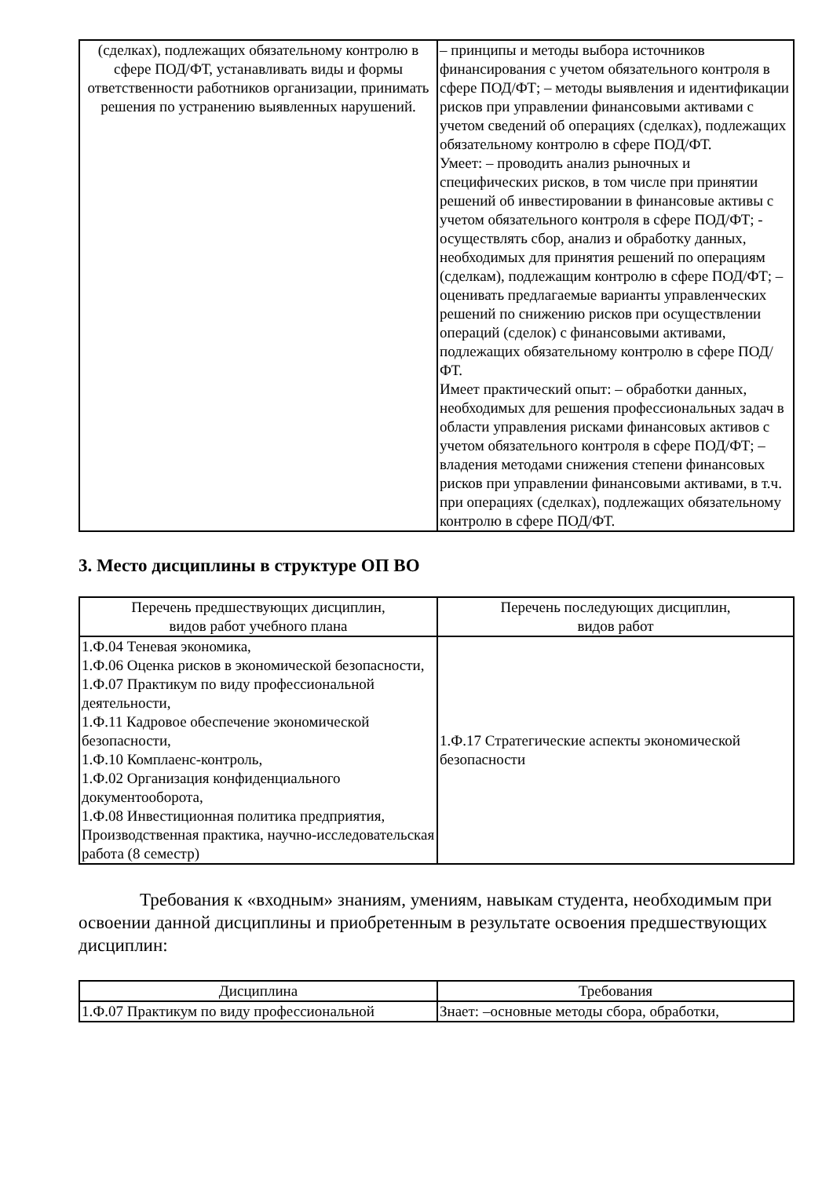| (сделках), подлежащих обязательному контролю в сфере ПОД/ФТ, устанавливать виды и формы ответственности работников организации, принимать решения по устранению выявленных нарушений. | – принципы и методы выбора источников финансирования с учетом обязательного контроля в сфере ПОД/ФТ; – методы выявления и идентификации рисков при управлении финансовыми активами с учетом сведений об операциях (сделках), подлежащих обязательному контролю в сфере ПОД/ФТ. Умеет: – проводить анализ рыночных и специфических рисков, в том числе при принятии решений об инвестировании в финансовые активы с учетом обязательного контроля в сфере ПОД/ФТ; - осуществлять сбор, анализ и обработку данных, необходимых для принятия решений по операциям (сделкам), подлежащим контролю в сфере ПОД/ФТ; – оценивать предлагаемые варианты управленческих решений по снижению рисков при осуществлении операций (сделок) с финансовыми активами, подлежащих обязательному контролю в сфере ПОД/ФТ. Имеет практический опыт: – обработки данных, необходимых для решения профессиональных задач в области управления рисками финансовых активов с учетом обязательного контроля в сфере ПОД/ФТ; – владения методами снижения степени финансовых рисков при управлении финансовыми активами, в т.ч. при операциях (сделках), подлежащих обязательному контролю в сфере ПОД/ФТ. |
3. Место дисциплины в структуре ОП ВО
| Перечень предшествующих дисциплин, видов работ учебного плана | Перечень последующих дисциплин, видов работ |
| --- | --- |
| 1.Ф.04 Теневая экономика, 1.Ф.06 Оценка рисков в экономической безопасности, 1.Ф.07 Практикум по виду профессиональной деятельности, 1.Ф.11 Кадровое обеспечение экономической безопасности, 1.Ф.10 Комплаенс-контроль, 1.Ф.02 Организация конфиденциального документооборота, 1.Ф.08 Инвестиционная политика предприятия, Производственная практика, научно-исследовательская работа (8 семестр) | 1.Ф.17 Стратегические аспекты экономической безопасности |
Требования к «входным» знаниям, умениям, навыкам студента, необходимым при освоении данной дисциплины и приобретенным в результате освоения предшествующих дисциплин:
| Дисциплина | Требования |
| --- | --- |
| 1.Ф.07 Практикум по виду профессиональной | Знает: –основные методы сбора, обработки, |